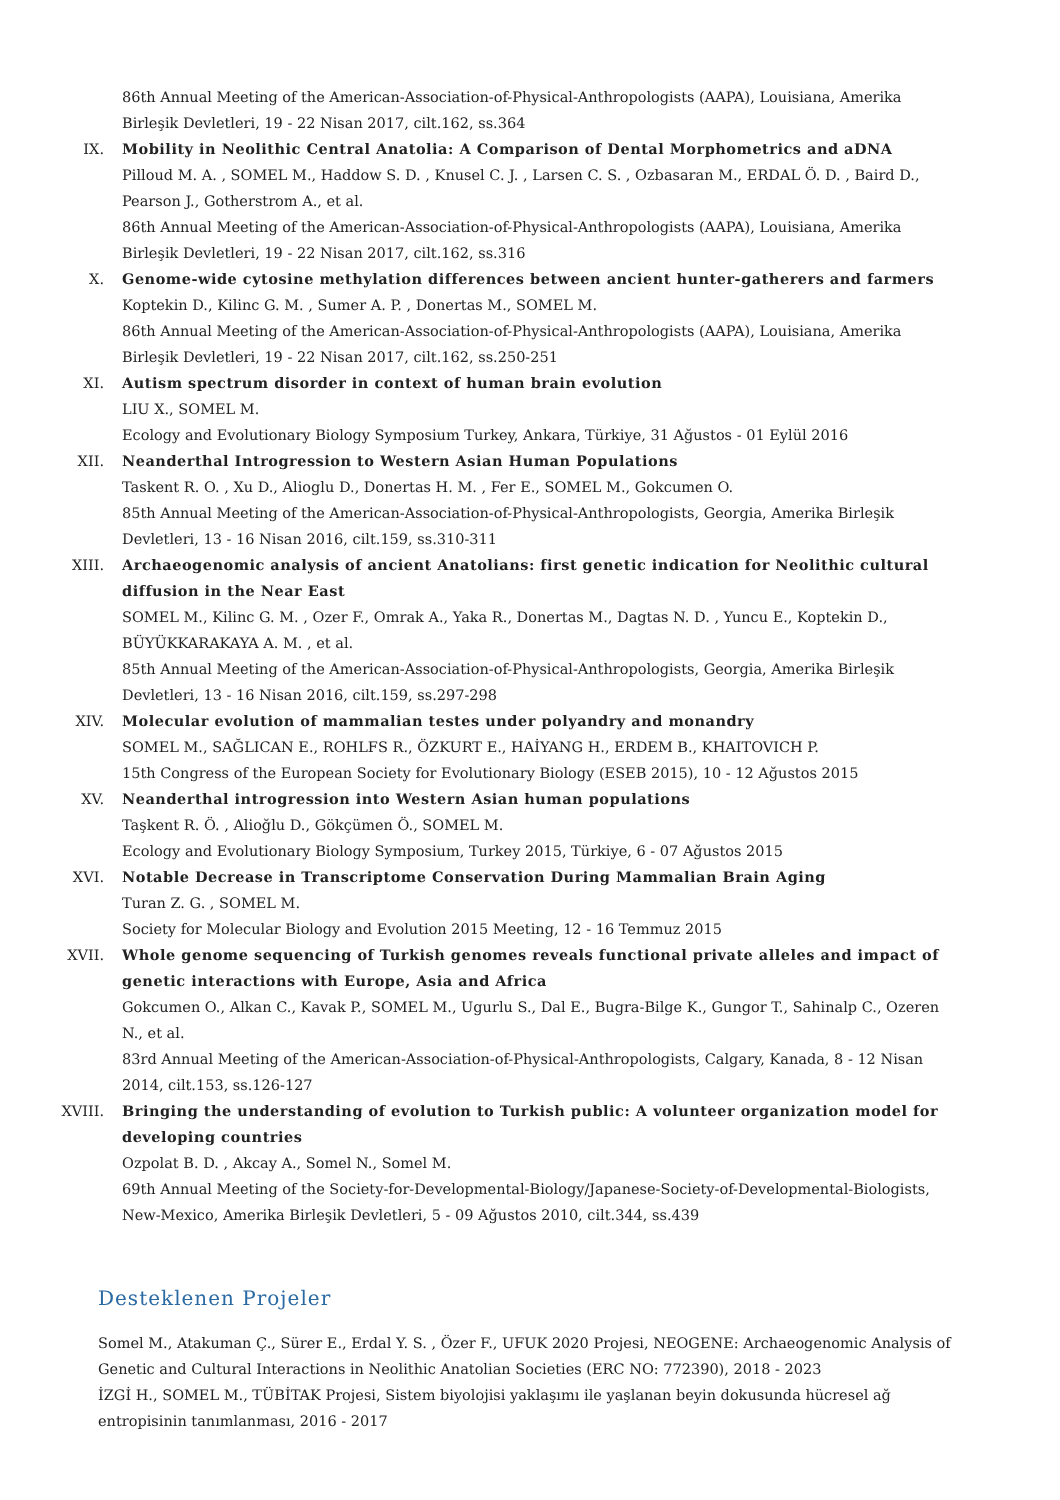86th Annual Meeting of the American-Association-of-Physical-Anthropologists (AAPA), Louisiana, Amerika Birleşik Devletleri, 19 - 22 Nisan 2017, cilt.162, ss.364
IX. Mobility in Neolithic Central Anatolia: A Comparison of Dental Morphometrics and aDNA
Pilloud M. A. , SOMEL M., Haddow S. D. , Knusel C. J. , Larsen C. S. , Ozbasaran M., ERDAL Ö. D. , Baird D., Pearson J., Gotherstrom A., et al.
86th Annual Meeting of the American-Association-of-Physical-Anthropologists (AAPA), Louisiana, Amerika Birleşik Devletleri, 19 - 22 Nisan 2017, cilt.162, ss.316
X. Genome-wide cytosine methylation differences between ancient hunter-gatherers and farmers
Koptekin D., Kilinc G. M. , Sumer A. P. , Donertas M., SOMEL M.
86th Annual Meeting of the American-Association-of-Physical-Anthropologists (AAPA), Louisiana, Amerika Birleşik Devletleri, 19 - 22 Nisan 2017, cilt.162, ss.250-251
XI. Autism spectrum disorder in context of human brain evolution
LIU X., SOMEL M.
Ecology and Evolutionary Biology Symposium Turkey, Ankara, Türkiye, 31 Ağustos - 01 Eylül 2016
XII. Neanderthal Introgression to Western Asian Human Populations
Taskent R. O. , Xu D., Alioglu D., Donertas H. M. , Fer E., SOMEL M., Gokcumen O.
85th Annual Meeting of the American-Association-of-Physical-Anthropologists, Georgia, Amerika Birleşik Devletleri, 13 - 16 Nisan 2016, cilt.159, ss.310-311
XIII. Archaeogenomic analysis of ancient Anatolians: first genetic indication for Neolithic cultural diffusion in the Near East
SOMEL M., Kilinc G. M. , Ozer F., Omrak A., Yaka R., Donertas M., Dagtas N. D. , Yuncu E., Koptekin D., BÜYÜKKARAKAYA A. M. , et al.
85th Annual Meeting of the American-Association-of-Physical-Anthropologists, Georgia, Amerika Birleşik Devletleri, 13 - 16 Nisan 2016, cilt.159, ss.297-298
XIV. Molecular evolution of mammalian testes under polyandry and monandry
SOMEL M., SAĞLICAN E., ROHLFS R., ÖZKURT E., HAİYANG H., ERDEM B., KHAITOVICH P.
15th Congress of the European Society for Evolutionary Biology (ESEB 2015), 10 - 12 Ağustos 2015
XV. Neanderthal introgression into Western Asian human populations
Taşkent R. Ö. , Alioğlu D., Gökçümen Ö., SOMEL M.
Ecology and Evolutionary Biology Symposium, Turkey 2015, Türkiye, 6 - 07 Ağustos 2015
XVI. Notable Decrease in Transcriptome Conservation During Mammalian Brain Aging
Turan Z. G. , SOMEL M.
Society for Molecular Biology and Evolution 2015 Meeting, 12 - 16 Temmuz 2015
XVII. Whole genome sequencing of Turkish genomes reveals functional private alleles and impact of genetic interactions with Europe, Asia and Africa
Gokcumen O., Alkan C., Kavak P., SOMEL M., Ugurlu S., Dal E., Bugra-Bilge K., Gungor T., Sahinalp C., Ozeren N., et al.
83rd Annual Meeting of the American-Association-of-Physical-Anthropologists, Calgary, Kanada, 8 - 12 Nisan 2014, cilt.153, ss.126-127
XVIII. Bringing the understanding of evolution to Turkish public: A volunteer organization model for developing countries
Ozpolat B. D. , Akcay A., Somel N., Somel M.
69th Annual Meeting of the Society-for-Developmental-Biology/Japanese-Society-of-Developmental-Biologists, New-Mexico, Amerika Birleşik Devletleri, 5 - 09 Ağustos 2010, cilt.344, ss.439
Desteklenen Projeler
Somel M., Atakuman Ç., Sürer E., Erdal Y. S. , Özer F., UFUK 2020 Projesi, NEOGENE: Archaeogenomic Analysis of Genetic and Cultural Interactions in Neolithic Anatolian Societies (ERC NO: 772390), 2018 - 2023
İZGİ H., SOMEL M., TÜBİTAK Projesi, Sistem biyolojisi yaklaşımı ile yaşlanan beyin dokusunda hücresel ağ entropisinin tanımlanması, 2016 - 2017